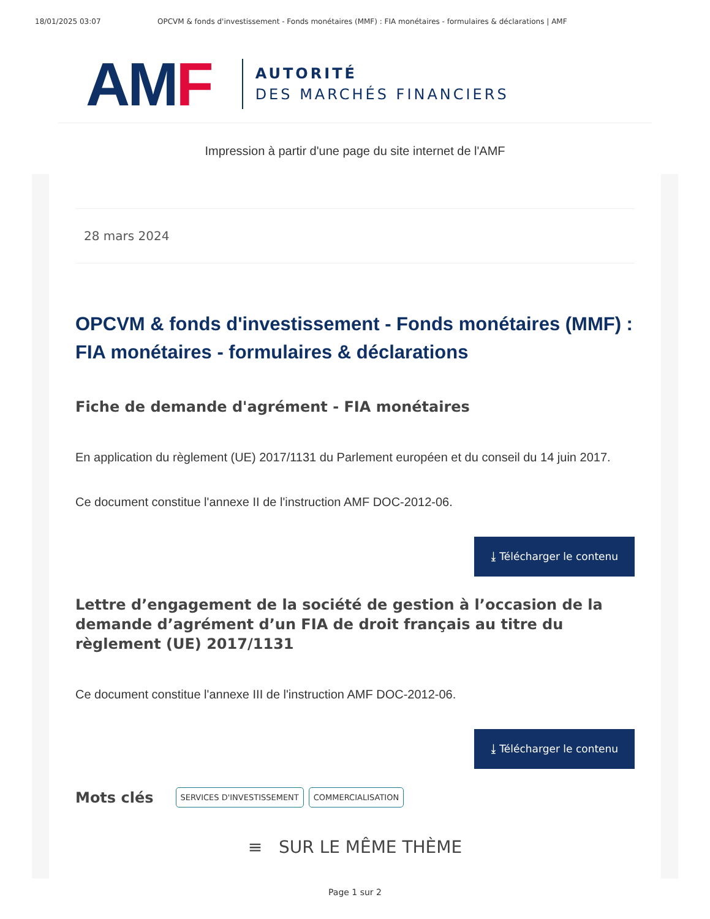18/01/2025 03:07 OPCVM & fonds d'investissement - Fonds monétaires (MMF) : FIA monétaires - formulaires & déclarations | AMF
AM F
AUTORITÉ
DES MARCHÉS FINANCIERS
Impression à partir d'une page du site internet de l'AMF
28 mars 2024
OPCVM & fonds d'investissement - Fonds monétaires (MMF) : FIA monétaires - formulaires & déclarations
Fiche de demande d'agrément - FIA monétaires
En application du règlement (UE) 2017/1131 du Parlement européen et du conseil du 14 juin 2017.
Ce document constitue l'annexe II de l'instruction AMF DOC-2012-06.
⤓ Télécharger le contenu
Lettre d’engagement de la société de gestion à l’occasion de la demande d’agrément d’un FIA de droit français au titre du règlement (UE) 2017/1131
Ce document constitue l'annexe III de l'instruction AMF DOC-2012-06.
⤓ Télécharger le contenu
Mots clés SERVICES D'INVESTISSEMENT COMMERCIALISATION
≡ SUR LE MÊME THÈME
Page 1 sur 2